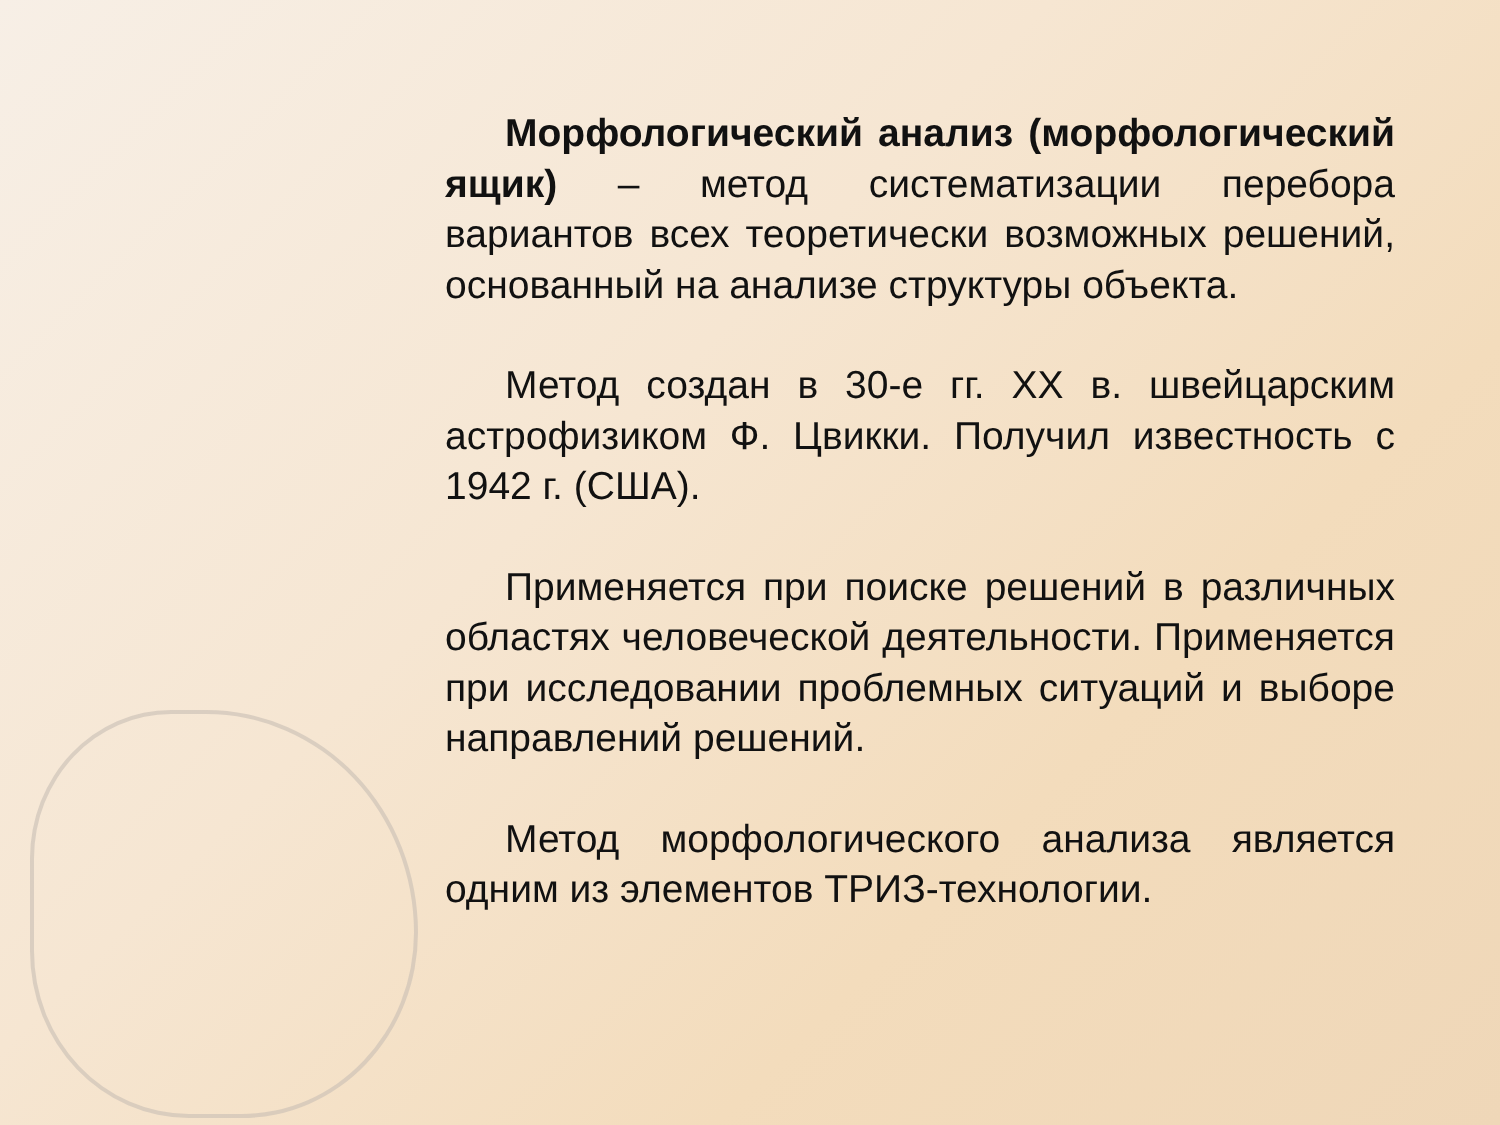Морфологический анализ (морфологический ящик) – метод систематизации перебора вариантов всех теоретически возможных решений, основанный на анализе структуры объекта.
Метод создан в 30-е гг. XX в. швейцарским астрофизиком Ф. Цвикки. Получил известность с 1942 г. (США).
Применяется при поиске решений в различных областях человеческой деятельности. Применяется при исследовании проблемных ситуаций и выборе направлений решений.
Метод морфологического анализа является одним из элементов ТРИЗ-технологии.